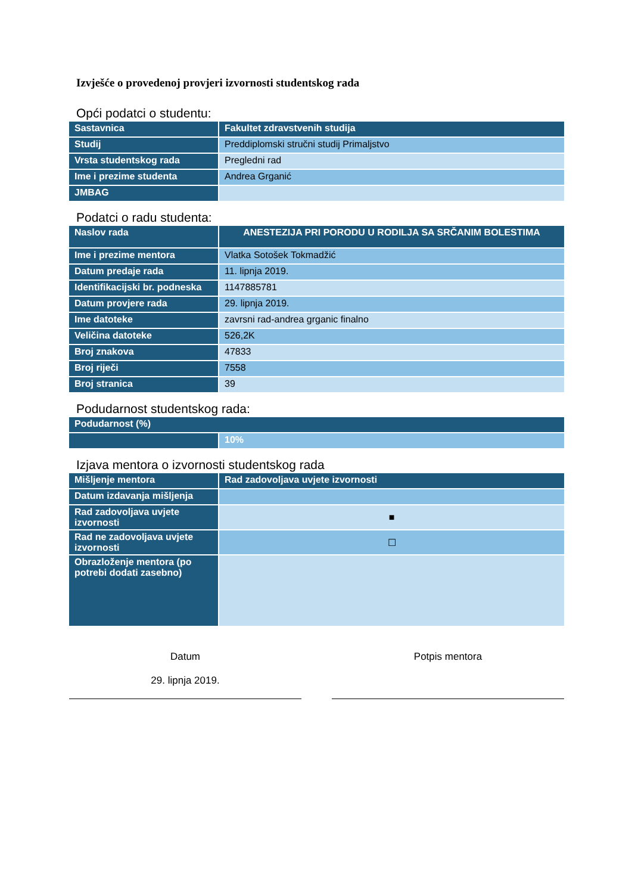Izvješće o provedenoj provjeri izvornosti studentskog rada
Opći podatci o studentu:
| Sastavnica | Fakultet zdravstvenih studija |
| Studij | Preddiplomski stručni studij Primaljstvo |
| Vrsta studentskog rada | Pregledni rad |
| Ime i prezime studenta | Andrea Grganić |
| JMBAG | |
Podatci o radu studenta:
| Naslov rada | ANESTEZIJA PRI PORODU U RODILJA SA SRČANIM BOLESTIMA |
| Ime i prezime mentora | Vlatka Sotošek Tokmadžić |
| Datum predaje rada | 11. lipnja 2019. |
| Identifikacijski br. podneska | 1147885781 |
| Datum provjere rada | 29. lipnja 2019. |
| Ime datoteke | zavrsni rad-andrea grganic finalno |
| Veličina datoteke | 526,2K |
| Broj znakova | 47833 |
| Broj riječi | 7558 |
| Broj stranica | 39 |
Podudarnost studentskog rada:
| Podudarnost (%) | |
| | 10% |
Izjava mentora o izvornosti studentskog rada
| Mišljenje mentora | Rad zadovoljava uvjete izvornosti |
| Datum izdavanja mišljenja | |
| Rad zadovoljava uvjete izvornosti | ■ |
| Rad ne zadovoljava uvjete izvornosti | ☐ |
| Obrazloženje mentora (po potrebi dodati zasebno) | |
Datum
29. lipnja 2019.
Potpis mentora